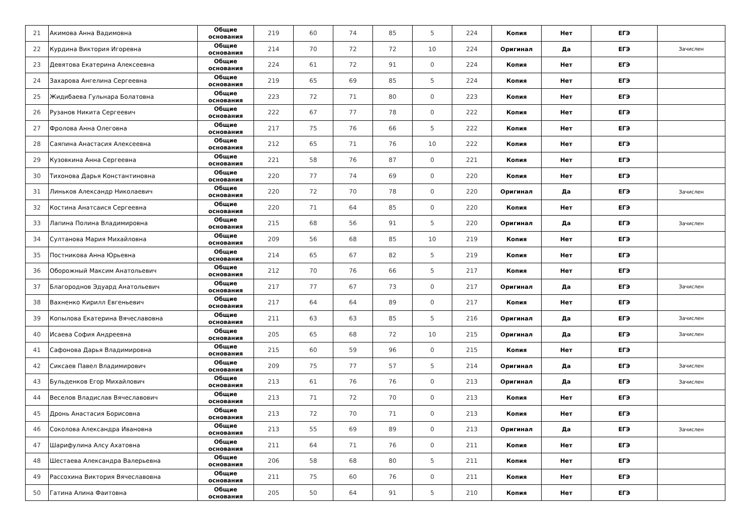| 21 | Акимова Анна Вадимовна | Общие основания | 219 | 60 | 74 | 85 | 5 | 224 | Копия | Нет | ЕГЭ | |
| 22 | Курдина Виктория Игоревна | Общие основания | 214 | 70 | 72 | 72 | 10 | 224 | Оригинал | Да | ЕГЭ | Зачислен |
| 23 | Девятова Екатерина Алексеевна | Общие основания | 224 | 61 | 72 | 91 | 0 | 224 | Копия | Нет | ЕГЭ | |
| 24 | Захарова Ангелина Сергеевна | Общие основания | 219 | 65 | 69 | 85 | 5 | 224 | Копия | Нет | ЕГЭ | |
| 25 | Жидибаева Гульнара Болатовна | Общие основания | 223 | 72 | 71 | 80 | 0 | 223 | Копия | Нет | ЕГЭ | |
| 26 | Рузанов Никита Сергеевич | Общие основания | 222 | 67 | 77 | 78 | 0 | 222 | Копия | Нет | ЕГЭ | |
| 27 | Фролова Анна Олеговна | Общие основания | 217 | 75 | 76 | 66 | 5 | 222 | Копия | Нет | ЕГЭ | |
| 28 | Саяпина Анастасия Алексеевна | Общие основания | 212 | 65 | 71 | 76 | 10 | 222 | Копия | Нет | ЕГЭ | |
| 29 | Кузовкина Анна Сергеевна | Общие основания | 221 | 58 | 76 | 87 | 0 | 221 | Копия | Нет | ЕГЭ | |
| 30 | Тихонова Дарья Константиновна | Общие основания | 220 | 77 | 74 | 69 | 0 | 220 | Копия | Нет | ЕГЭ | |
| 31 | Линьков Александр Николаевич | Общие основания | 220 | 72 | 70 | 78 | 0 | 220 | Оригинал | Да | ЕГЭ | Зачислен |
| 32 | Костина Анатсаися Сергеевна | Общие основания | 220 | 71 | 64 | 85 | 0 | 220 | Копия | Нет | ЕГЭ | |
| 33 | Лапина Полина Владимировна | Общие основания | 215 | 68 | 56 | 91 | 5 | 220 | Оригинал | Да | ЕГЭ | Зачислен |
| 34 | Султанова Мария Михайловна | Общие основания | 209 | 56 | 68 | 85 | 10 | 219 | Копия | Нет | ЕГЭ | |
| 35 | Постникова Анна Юрьевна | Общие основания | 214 | 65 | 67 | 82 | 5 | 219 | Копия | Нет | ЕГЭ | |
| 36 | Оборожный Максим Анатольевич | Общие основания | 212 | 70 | 76 | 66 | 5 | 217 | Копия | Нет | ЕГЭ | |
| 37 | Благороднов Эдуард Анатольевич | Общие основания | 217 | 77 | 67 | 73 | 0 | 217 | Оригинал | Да | ЕГЭ | Зачислен |
| 38 | Вахненко Кирилл Евгеньевич | Общие основания | 217 | 64 | 64 | 89 | 0 | 217 | Копия | Нет | ЕГЭ | |
| 39 | Копылова Екатерина Вячеславовна | Общие основания | 211 | 63 | 63 | 85 | 5 | 216 | Оригинал | Да | ЕГЭ | Зачислен |
| 40 | Исаева София Андреевна | Общие основания | 205 | 65 | 68 | 72 | 10 | 215 | Оригинал | Да | ЕГЭ | Зачислен |
| 41 | Сафонова Дарья Владимировна | Общие основания | 215 | 60 | 59 | 96 | 0 | 215 | Копия | Нет | ЕГЭ | |
| 42 | Сиксаев Павел Владимирович | Общие основания | 209 | 75 | 77 | 57 | 5 | 214 | Оригинал | Да | ЕГЭ | Зачислен |
| 43 | Бульденков Егор Михайлович | Общие основания | 213 | 61 | 76 | 76 | 0 | 213 | Оригинал | Да | ЕГЭ | Зачислен |
| 44 | Веселов Владислав Вячеславович | Общие основания | 213 | 71 | 72 | 70 | 0 | 213 | Копия | Нет | ЕГЭ | |
| 45 | Дронь Анастасия Борисовна | Общие основания | 213 | 72 | 70 | 71 | 0 | 213 | Копия | Нет | ЕГЭ | |
| 46 | Соколова Александра Ивановна | Общие основания | 213 | 55 | 69 | 89 | 0 | 213 | Оригинал | Да | ЕГЭ | Зачислен |
| 47 | Шарифулина Алсу Ахатовна | Общие основания | 211 | 64 | 71 | 76 | 0 | 211 | Копия | Нет | ЕГЭ | |
| 48 | Шестаева Александра Валерьевна | Общие основания | 206 | 58 | 68 | 80 | 5 | 211 | Копия | Нет | ЕГЭ | |
| 49 | Рассохина Виктория Вячеславовна | Общие основания | 211 | 75 | 60 | 76 | 0 | 211 | Копия | Нет | ЕГЭ | |
| 50 | Гатина Алина Фаитовна | Общие основания | 205 | 50 | 64 | 91 | 5 | 210 | Копия | Нет | ЕГЭ | |